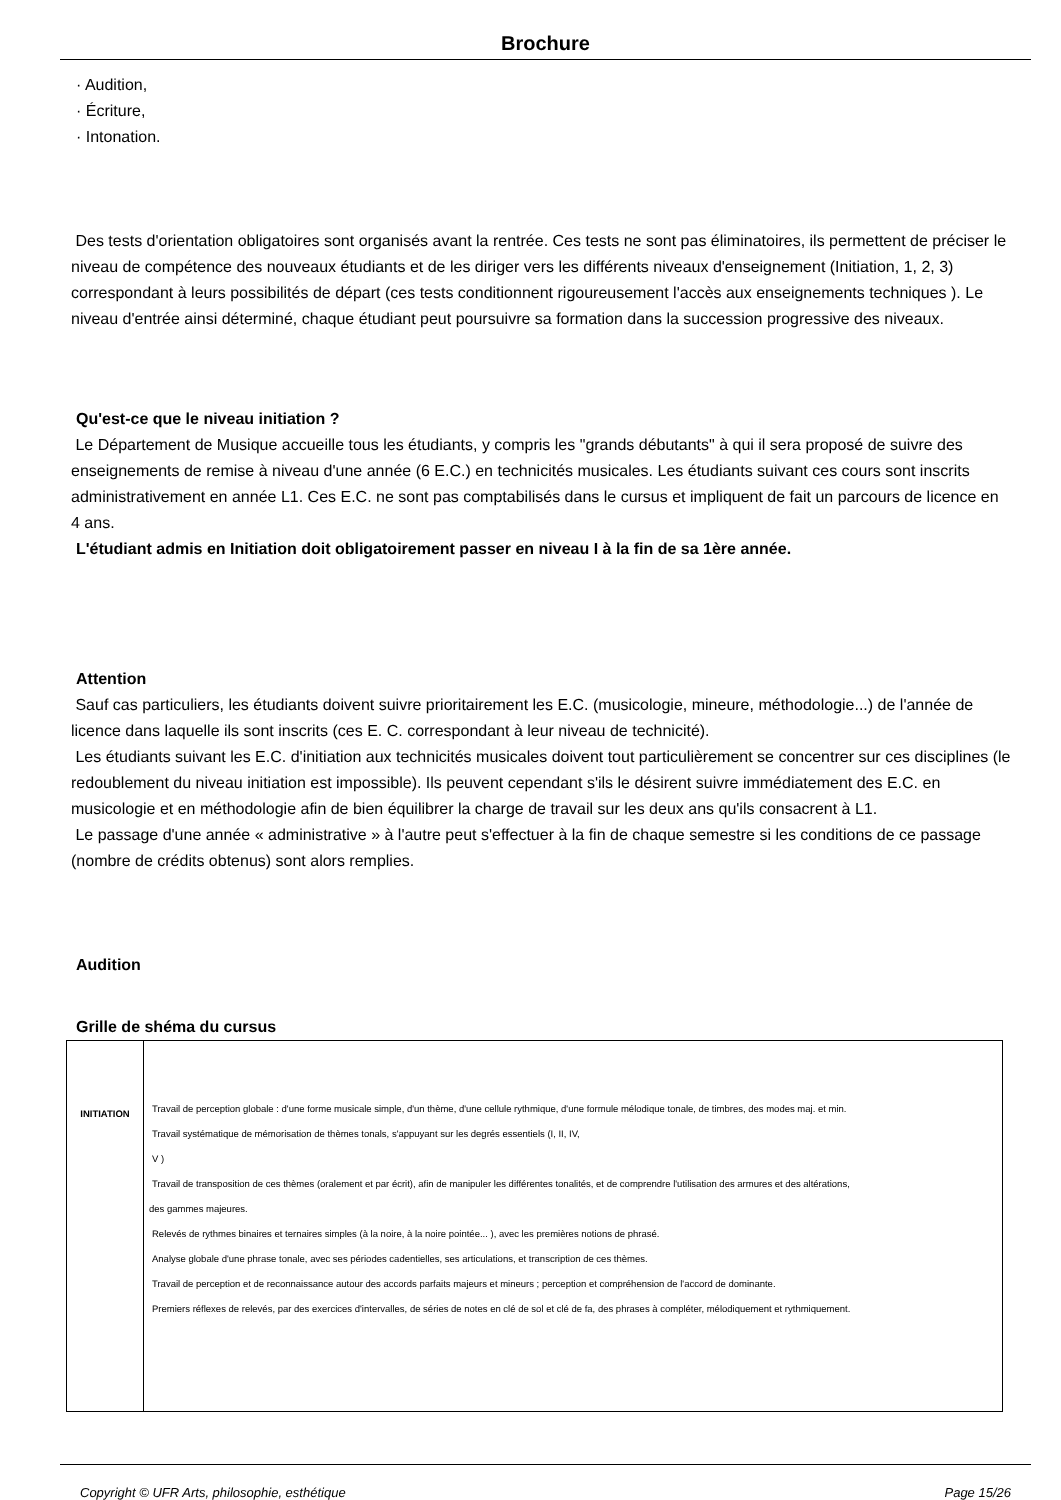Brochure
· Audition,
· Écriture,
· Intonation.
Des tests d'orientation obligatoires sont organisés avant la rentrée. Ces tests ne sont pas éliminatoires, ils permettent de préciser le niveau de compétence des nouveaux étudiants et de les diriger vers les différents niveaux d'enseignement (Initiation, 1, 2, 3) correspondant à leurs possibilités de départ (ces tests conditionnent rigoureusement l'accès aux enseignements techniques ). Le niveau d'entrée ainsi déterminé, chaque étudiant peut poursuivre sa formation dans la succession progressive des niveaux.
Qu'est-ce que le niveau initiation ?
Le Département de Musique accueille tous les étudiants, y compris les "grands débutants" à qui il sera proposé de suivre des enseignements de remise à niveau d'une année (6 E.C.) en technicités musicales. Les étudiants suivant ces cours sont inscrits administrativement en année L1. Ces E.C. ne sont pas comptabilisés dans le cursus et impliquent de fait un parcours de licence en 4 ans.
L'étudiant admis en Initiation doit obligatoirement passer en niveau I à la fin de sa 1ère année.
Attention
Sauf cas particuliers, les étudiants doivent suivre prioritairement les E.C. (musicologie, mineure, méthodologie...) de l'année de licence dans laquelle ils sont inscrits (ces E. C. correspondant à leur niveau de technicité).
Les étudiants suivant les E.C. d'initiation aux technicités musicales doivent tout particulièrement se concentrer sur ces disciplines (le redoublement du niveau initiation est impossible). Ils peuvent cependant s'ils le désirent suivre immédiatement des E.C. en musicologie et en méthodologie afin de bien équilibrer la charge de travail sur les deux ans qu'ils consacrent à L1.
Le passage d'une année « administrative » à l'autre peut s'effectuer à la fin de chaque semestre si les conditions de ce passage (nombre de crédits obtenus) sont alors remplies.
Audition
Grille de shéma du cursus
| INITIATION | Travail de perception globale : d'une forme musicale simple, d'un thème, d'une cellule rythmique, d'une formule mélodique tonale, de timbres, des modes maj. et min. Travail systématique de mémorisation de thèmes tonals, s'appuyant sur les degrés essentiels (I, II, IV, V ) Travail de transposition de ces thèmes (oralement et par écrit), afin de manipuler les différentes tonalités, et de comprendre l'utilisation des armures et des altérations, des gammes majeures. Relevés de rythmes binaires et ternaires simples (à la noire, à la noire pointée... ), avec les premières notions de phrasé. Analyse globale d'une phrase tonale, avec ses périodes cadentielles, ses articulations, et transcription de ces thèmes. Travail de perception et de reconnaissance autour des accords parfaits majeurs et mineurs ; perception et compréhension de l'accord de dominante. Premiers réflexes de relevés, par des exercices d'intervalles, de séries de notes en clé de sol et clé de fa, des phrases à compléter, mélodiquement et rythmiquement. |
Copyright © UFR Arts, philosophie, esthétique Page 15/26